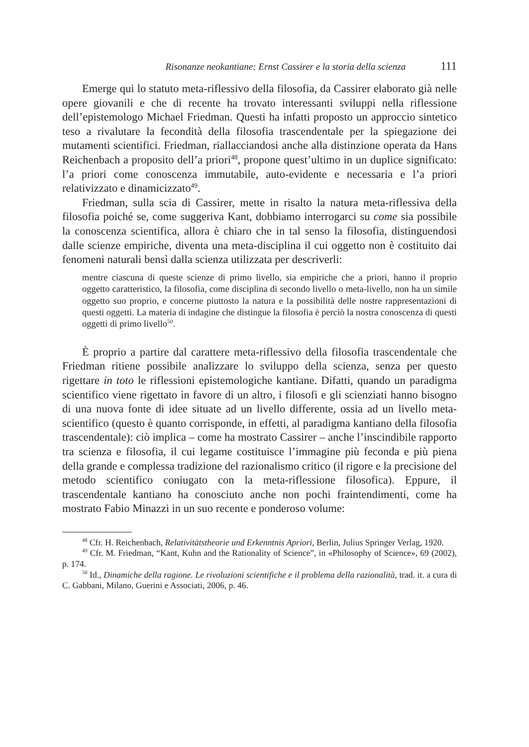Risonanze neokantiane: Ernst Cassirer e la storia della scienza 111
Emerge qui lo statuto meta-riflessivo della filosofia, da Cassirer elaborato già nelle opere giovanili e che di recente ha trovato interessanti sviluppi nella riflessione dell’epistemologo Michael Friedman. Questi ha infatti proposto un approccio sintetico teso a rivalutare la fecondità della filosofia trascendentale per la spiegazione dei mutamenti scientifici. Friedman, riallacciandosi anche alla distinzione operata da Hans Reichenbach a proposito dell’a priori<sup>48</sup>, propone quest’ultimo in un duplice significato: l’a priori come conoscenza immutabile, auto-evidente e necessaria e l’a priori relativizzato e dinamicizzato<sup>49</sup>.
Friedman, sulla scia di Cassirer, mette in risalto la natura meta-riflessiva della filosofia poiché se, come suggeriva Kant, dobbiamo interrogarci su come sia possibile la conoscenza scientifica, allora è chiaro che in tal senso la filosofia, distinguendosi dalle scienze empiriche, diventa una meta-disciplina il cui oggetto non è costituito dai fenomeni naturali bensì dalla scienza utilizzata per descriverli:
mentre ciascuna di queste scienze di primo livello, sia empiriche che a priori, hanno il proprio oggetto caratteristico, la filosofia, come disciplina di secondo livello o meta-livello, non ha un simile oggetto suo proprio, e concerne piuttosto la natura e la possibilità delle nostre rappresentazioni di questi oggetti. La materia di indagine che distingue la filosofia è perciò la nostra conoscenza di questi oggetti di primo livello<sup>50</sup>.
È proprio a partire dal carattere meta-riflessivo della filosofia trascendentale che Friedman ritiene possibile analizzare lo sviluppo della scienza, senza per questo rigettare in toto le riflessioni epistemologiche kantiane. Difatti, quando un paradigma scientifico viene rigettato in favore di un altro, i filosofi e gli scienziati hanno bisogno di una nuova fonte di idee situate ad un livello differente, ossia ad un livello meta-scientifico (questo è quanto corrisponde, in effetti, al paradigma kantiano della filosofia trascendentale): ciò implica – come ha mostrato Cassirer – anche l’inscindibile rapporto tra scienza e filosofia, il cui legame costituisce l’immagine più feconda e più piena della grande e complessa tradizione del razionalismo critico (il rigore e la precisione del metodo scientifico coniugato con la meta-riflessione filosofica). Eppure, il trascendentale kantiano ha conosciuto anche non pochi fraintendimenti, come ha mostrato Fabio Minazzi in un suo recente e ponderoso volume:
<sup>48</sup> Cfr. H. Reichenbach, Relativitätstheorie und Erkenntnis Apriori, Berlin, Julius Springer Verlag, 1920.
<sup>49</sup> Cfr. M. Friedman, “Kant, Kuhn and the Rationality of Science”, in «Philosophy of Science», 69 (2002), p. 174.
<sup>50</sup> Id., Dinamiche della ragione. Le rivoluzioni scientifiche e il problema della razionalità, trad. it. a cura di C. Gabbani, Milano, Guerini e Associati, 2006, p. 46.